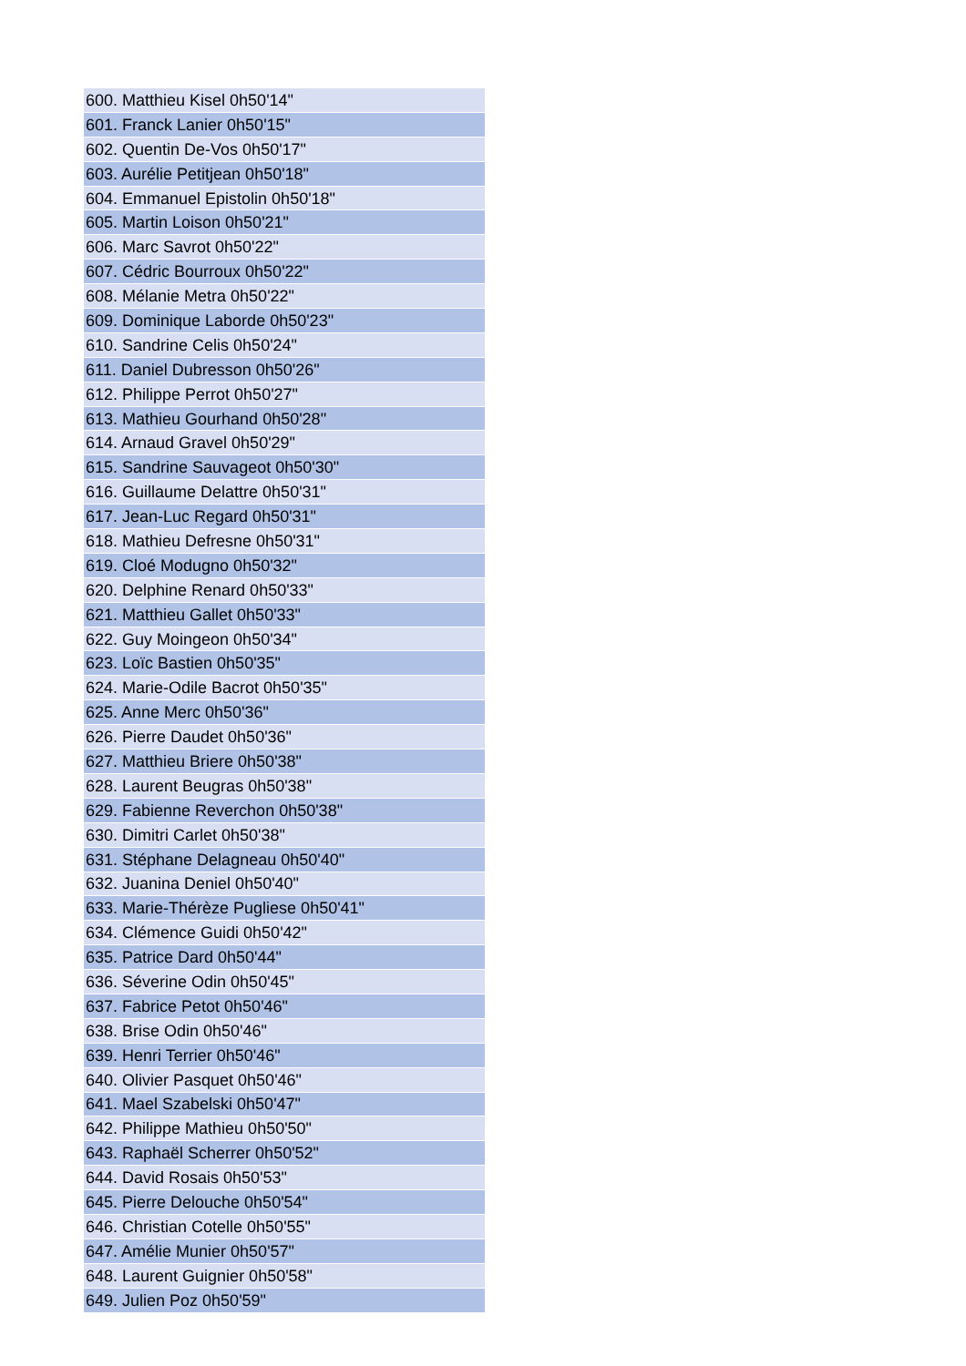| 600. Matthieu Kisel 0h50'14" |
| 601. Franck Lanier 0h50'15" |
| 602. Quentin De-Vos 0h50'17" |
| 603. Aurélie Petitjean 0h50'18" |
| 604. Emmanuel Epistolin 0h50'18" |
| 605. Martin Loison 0h50'21" |
| 606. Marc Savrot 0h50'22" |
| 607. Cédric Bourroux 0h50'22" |
| 608. Mélanie Metra 0h50'22" |
| 609. Dominique Laborde 0h50'23" |
| 610. Sandrine Celis 0h50'24" |
| 611. Daniel Dubresson 0h50'26" |
| 612. Philippe Perrot 0h50'27" |
| 613. Mathieu Gourhand 0h50'28" |
| 614. Arnaud Gravel 0h50'29" |
| 615. Sandrine Sauvageot 0h50'30" |
| 616. Guillaume Delattre 0h50'31" |
| 617. Jean-Luc Regard 0h50'31" |
| 618. Mathieu Defresne 0h50'31" |
| 619. Cloé Modugno 0h50'32" |
| 620. Delphine Renard 0h50'33" |
| 621. Matthieu Gallet 0h50'33" |
| 622. Guy Moingeon 0h50'34" |
| 623. Loïc Bastien 0h50'35" |
| 624. Marie-Odile Bacrot 0h50'35" |
| 625. Anne Merc 0h50'36" |
| 626. Pierre Daudet 0h50'36" |
| 627. Matthieu Briere 0h50'38" |
| 628. Laurent Beugras 0h50'38" |
| 629. Fabienne Reverchon 0h50'38" |
| 630. Dimitri Carlet 0h50'38" |
| 631. Stéphane Delagneau 0h50'40" |
| 632. Juanina Deniel 0h50'40" |
| 633. Marie-Thérèze Pugliese 0h50'41" |
| 634. Clémence Guidi 0h50'42" |
| 635. Patrice Dard 0h50'44" |
| 636. Séverine Odin 0h50'45" |
| 637. Fabrice Petot 0h50'46" |
| 638. Brise Odin 0h50'46" |
| 639. Henri Terrier 0h50'46" |
| 640. Olivier Pasquet 0h50'46" |
| 641. Mael Szabelski 0h50'47" |
| 642. Philippe Mathieu 0h50'50" |
| 643. Raphaël Scherrer 0h50'52" |
| 644. David Rosais 0h50'53" |
| 645. Pierre Delouche 0h50'54" |
| 646. Christian Cotelle 0h50'55" |
| 647. Amélie Munier 0h50'57" |
| 648. Laurent Guignier 0h50'58" |
| 649. Julien Poz 0h50'59" |